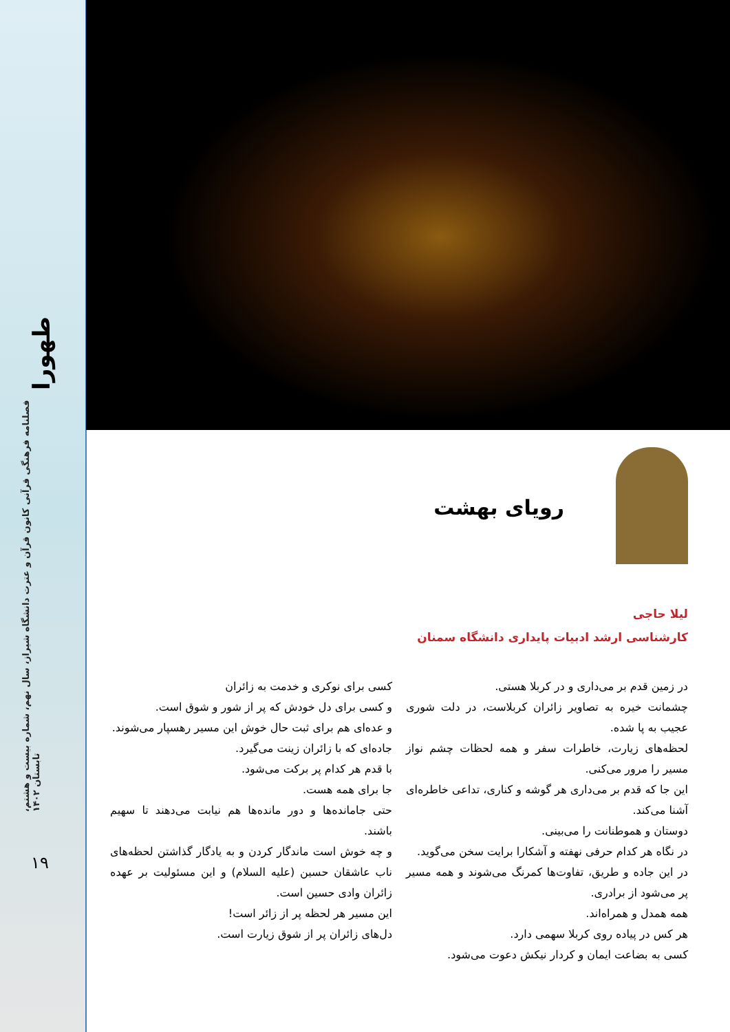طهورا
فصلنامه فرهنگی قرآنی کانون قرآن و عترت دانشگاه شیراز، سال نهم، شماره بیست و هشتم، تابستان ۱۴۰۲
۱۹
رویای بهشت
لیلا حاجی
کارشناسی ارشد ادبیات پایداری دانشگاه سمنان
در زمین قدم بر می‌داری و در کربلا هستی.
چشمانت خیره به تصاویر زائران کربلاست، در دلت شوری عجیب به پا شده.
لحظه‌های زیارت، خاطرات سفر و همه لحظات چشم نواز مسیر را مرور می‌کنی.
این جا که قدم بر می‌داری هر گوشه و کناری، تداعی خاطره‌ای آشنا می‌کند.
دوستان و هموطنانت را می‌بینی.
در نگاه هر کدام حرفی نهفته و آشکارا برایت سخن می‌گوید.
در این جاده و طریق، تفاوت‌ها کمرنگ می‌شوند و همه مسیر پر می‌شود از برادری.
همه همدل و همراه‌اند.
هر کس در پیاده روی کربلا سهمی دارد.
کسی به بضاعت ایمان و کردار نیکش دعوت می‌شود.
کسی برای نوکری و خدمت به زائران
و کسی برای دل خودش که پر از شور و شوق است.
و عده‌ای هم برای ثبت حال خوش این مسیر رهسپار می‌شوند.
جاده‌ای که با زائران زینت می‌گیرد.
با قدم هر کدام پر برکت می‌شود.
جا برای همه هست.
حتی جامانده‌ها و دور مانده‌ها هم نیابت می‌دهند تا سهیم باشند.
و چه خوش است ماندگار کردن و به یادگار گذاشتن لحظه‌های ناب عاشقان حسین (علیه السلام) و این مسئولیت بر عهده زائران وادی حسین است.
این مسیر هر لحظه پر از زائر است!
دل‌های زائران پر از شوق زیارت است.